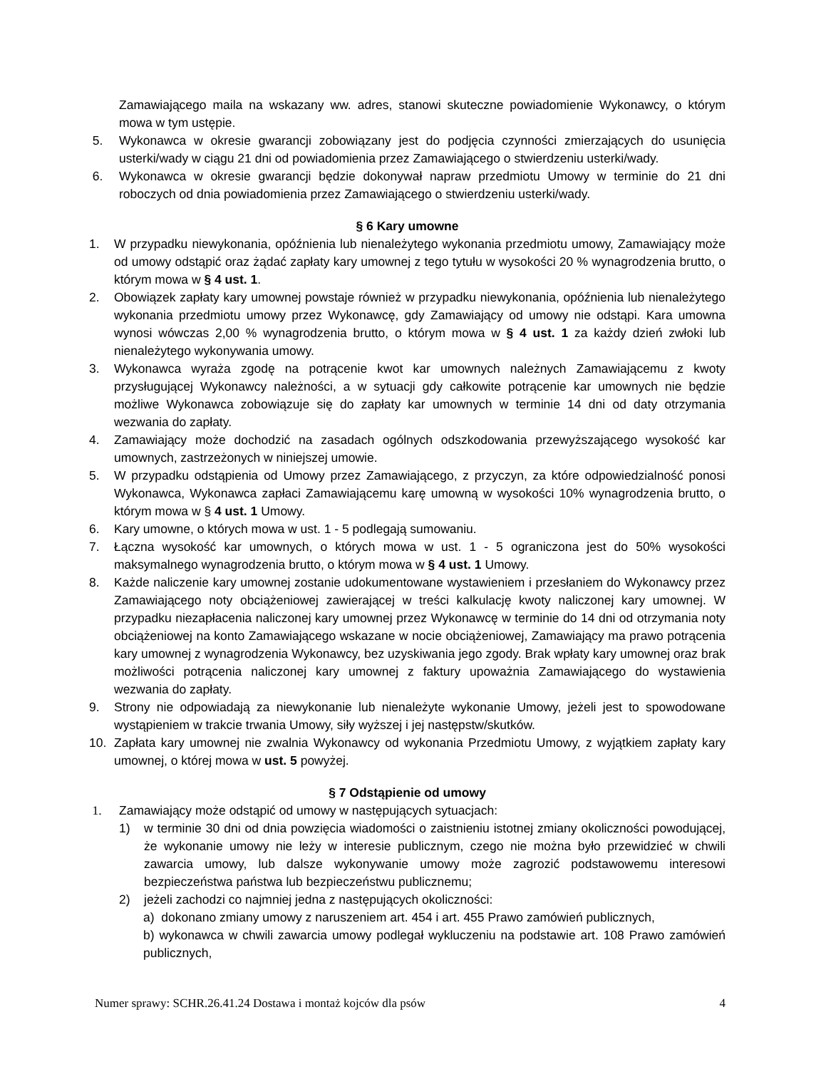Zamawiającego maila na wskazany ww. adres, stanowi skuteczne powiadomienie Wykonawcy, o którym mowa w tym ustępie.
5. Wykonawca w okresie gwarancji zobowiązany jest do podjęcia czynności zmierzających do usunięcia usterki/wady w ciągu 21 dni od powiadomienia przez Zamawiającego o stwierdzeniu usterki/wady.
6. Wykonawca w okresie gwarancji będzie dokonywał napraw przedmiotu Umowy w terminie do 21 dni roboczych od dnia powiadomienia przez Zamawiającego o stwierdzeniu usterki/wady.
§ 6 Kary umowne
1. W przypadku niewykonania, opóźnienia lub nienależytego wykonania przedmiotu umowy, Zamawiający może od umowy odstąpić oraz żądać zapłaty kary umownej z tego tytułu w wysokości 20 % wynagrodzenia brutto, o którym mowa w § 4 ust. 1.
2. Obowiązek zapłaty kary umownej powstaje również w przypadku niewykonania, opóźnienia lub nienależytego wykonania przedmiotu umowy przez Wykonawcę, gdy Zamawiający od umowy nie odstąpi. Kara umowna wynosi wówczas 2,00 % wynagrodzenia brutto, o którym mowa w § 4 ust. 1 za każdy dzień zwłoki lub nienależytego wykonywania umowy.
3. Wykonawca wyraża zgodę na potrącenie kwot kar umownych należnych Zamawiającemu z kwoty przysługującej Wykonawcy należności, a w sytuacji gdy całkowite potrącenie kar umownych nie będzie możliwe Wykonawca zobowiązuje się do zapłaty kar umownych w terminie 14 dni od daty otrzymania wezwania do zapłaty.
4. Zamawiający może dochodzić na zasadach ogólnych odszkodowania przewyższającego wysokość kar umownych, zastrzeżonych w niniejszej umowie.
5. W przypadku odstąpienia od Umowy przez Zamawiającego, z przyczyn, za które odpowiedzialność ponosi Wykonawca, Wykonawca zapłaci Zamawiającemu karę umowną w wysokości 10% wynagrodzenia brutto, o którym mowa w § 4 ust. 1 Umowy.
6. Kary umowne, o których mowa w ust. 1 - 5 podlegają sumowaniu.
7. Łączna wysokość kar umownych, o których mowa w ust. 1 - 5 ograniczona jest do 50% wysokości maksymalnego wynagrodzenia brutto, o którym mowa w § 4 ust. 1 Umowy.
8. Każde naliczenie kary umownej zostanie udokumentowane wystawieniem i przesłaniem do Wykonawcy przez Zamawiającego noty obciążeniowej zawierającej w treści kalkulację kwoty naliczonej kary umownej. W przypadku niezapłacenia naliczonej kary umownej przez Wykonawcę w terminie do 14 dni od otrzymania noty obciążeniowej na konto Zamawiającego wskazane w nocie obciążeniowej, Zamawiający ma prawo potrącenia kary umownej z wynagrodzenia Wykonawcy, bez uzyskiwania jego zgody. Brak wpłaty kary umownej oraz brak możliwości potrącenia naliczonej kary umownej z faktury upoważnia Zamawiającego do wystawienia wezwania do zapłaty.
9. Strony nie odpowiadają za niewykonanie lub nienależyte wykonanie Umowy, jeżeli jest to spowodowane wystąpieniem w trakcie trwania Umowy, siły wyższej i jej następstw/skutków.
10. Zapłata kary umownej nie zwalnia Wykonawcy od wykonania Przedmiotu Umowy, z wyjątkiem zapłaty kary umownej, o której mowa w ust. 5 powyżej.
§ 7 Odstąpienie od umowy
1. Zamawiający może odstąpić od umowy w następujących sytuacjach:
1) w terminie 30 dni od dnia powzięcia wiadomości o zaistnieniu istotnej zmiany okoliczności powodującej, że wykonanie umowy nie leży w interesie publicznym, czego nie można było przewidzieć w chwili zawarcia umowy, lub dalsze wykonywanie umowy może zagrozić podstawowemu interesowi bezpieczeństwa państwa lub bezpieczeństwu publicznemu;
2) jeżeli zachodzi co najmniej jedna z następujących okoliczności:
a) dokonano zmiany umowy z naruszeniem art. 454 i art. 455 Prawo zamówień publicznych,
b) wykonawca w chwili zawarcia umowy podlegał wykluczeniu na podstawie art. 108 Prawo zamówień publicznych,
Numer sprawy: SCHR.26.41.24 Dostawa i montaż kojców dla psów 4